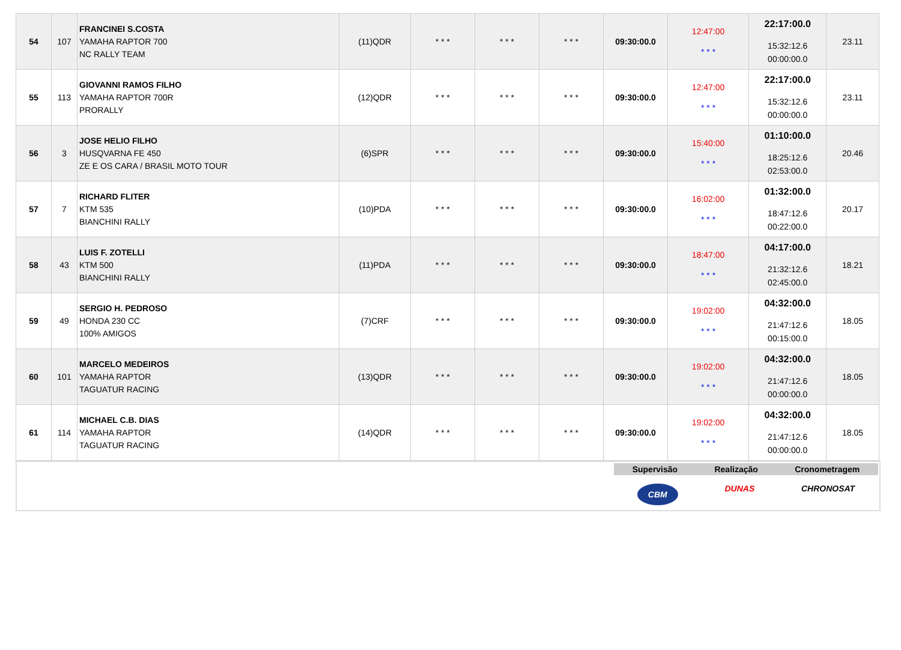| 54 | 107 | FRANCINEI S.COSTA YAMAHA RAPTOR 700 NC RALLY TEAM | (11)QDR | * * * | * * * | * * * | 09:30:00.0 | 12:47:00 * * * | 22:17:00.0 15:32:12.6 00:00:00.0 | 23.11 |
| 55 | 113 | GIOVANNI RAMOS FILHO YAMAHA RAPTOR 700R PRORALLY | (12)QDR | * * * | * * * | * * * | 09:30:00.0 | 12:47:00 * * * | 22:17:00.0 15:32:12.6 00:00:00.0 | 23.11 |
| 56 | 3 | JOSE HELIO FILHO HUSQVARNA FE 450 ZE E OS CARA / BRASIL MOTO TOUR | (6)SPR | * * * | * * * | * * * | 09:30:00.0 | 15:40:00 * * * | 01:10:00.0 18:25:12.6 02:53:00.0 | 20.46 |
| 57 | 7 | RICHARD FLITER KTM 535 BIANCHINI RALLY | (10)PDA | * * * | * * * | * * * | 09:30:00.0 | 16:02:00 * * * | 01:32:00.0 18:47:12.6 00:22:00.0 | 20.17 |
| 58 | 43 | LUIS F. ZOTELLI KTM 500 BIANCHINI RALLY | (11)PDA | * * * | * * * | * * * | 09:30:00.0 | 18:47:00 * * * | 04:17:00.0 21:32:12.6 02:45:00.0 | 18.21 |
| 59 | 49 | SERGIO H. PEDROSO HONDA 230 CC 100% AMIGOS | (7)CRF | * * * | * * * | * * * | 09:30:00.0 | 19:02:00 * * * | 04:32:00.0 21:47:12.6 00:15:00.0 | 18.05 |
| 60 | 101 | MARCELO MEDEIROS YAMAHA RAPTOR TAGUATUR RACING | (13)QDR | * * * | * * * | * * * | 09:30:00.0 | 19:02:00 * * * | 04:32:00.0 21:47:12.6 00:00:00.0 | 18.05 |
| 61 | 114 | MICHAEL C.B. DIAS YAMAHA RAPTOR TAGUATUR RACING | (14)QDR | * * * | * * * | * * * | 09:30:00.0 | 19:02:00 * * * | 04:32:00.0 21:47:12.6 00:00:00.0 | 18.05 |
Supervisão Realização Cronometragem
CBM DUNAS CHRONOSAT